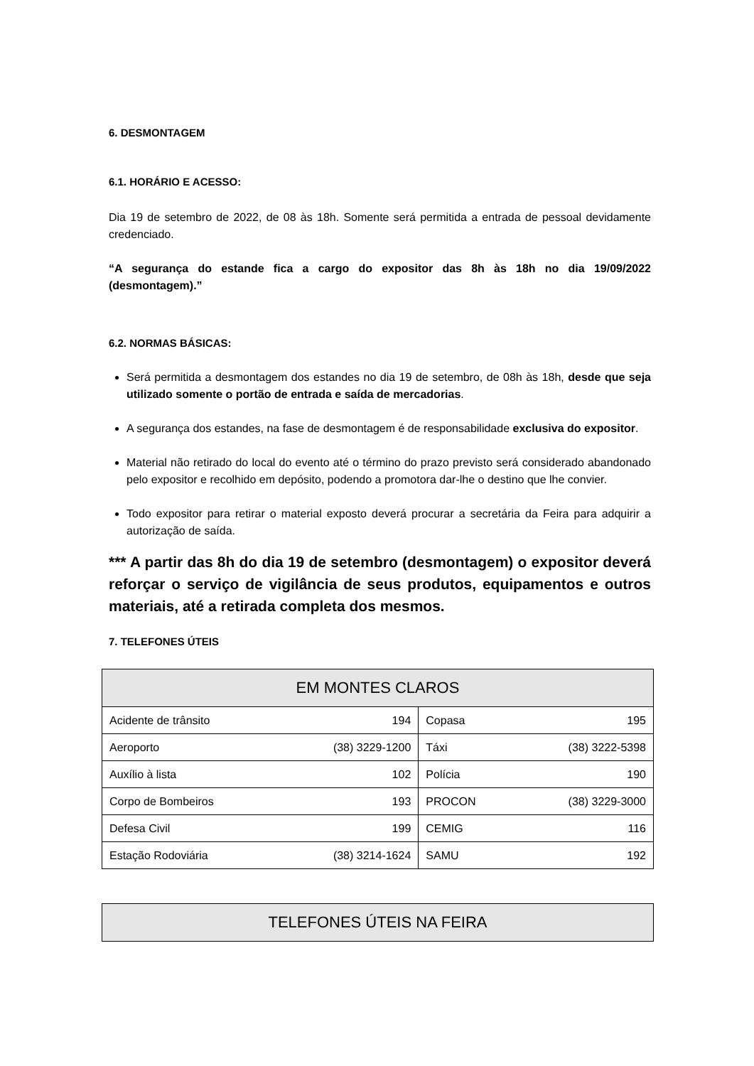6. DESMONTAGEM
6.1. HORÁRIO E ACESSO:
Dia 19 de setembro de 2022, de 08 às 18h. Somente será permitida a entrada de pessoal devidamente credenciado.
“A segurança do estande fica a cargo do expositor das 8h às 18h no dia 19/09/2022 (desmontagem).”
6.2. NORMAS BÁSICAS:
Será permitida a desmontagem dos estandes no dia 19 de setembro, de 08h às 18h, desde que seja utilizado somente o portão de entrada e saída de mercadorias.
A segurança dos estandes, na fase de desmontagem é de responsabilidade exclusiva do expositor.
Material não retirado do local do evento até o término do prazo previsto será considerado abandonado pelo expositor e recolhido em depósito, podendo a promotora dar-lhe o destino que lhe convier.
Todo expositor para retirar o material exposto deverá procurar a secretária da Feira para adquirir a autorização de saída.
*** A partir das 8h do dia 19 de setembro (desmontagem) o expositor deverá reforçar o serviço de vigilância de seus produtos, equipamentos e outros materiais, até a retirada completa dos mesmos.
7. TELEFONES ÚTEIS
| EM MONTES CLAROS | | | |
| --- | --- | --- | --- |
| Acidente de trânsito | 194 | Copasa | 195 |
| Aeroporto | (38) 3229-1200 | Táxi | (38) 3222-5398 |
| Auxílio à lista | 102 | Polícia | 190 |
| Corpo de Bombeiros | 193 | PROCON | (38) 3229-3000 |
| Defesa Civil | 199 | CEMIG | 116 |
| Estação Rodoviária | (38) 3214-1624 | SAMU | 192 |
| TELEFONES ÚTEIS NA FEIRA |
| --- |